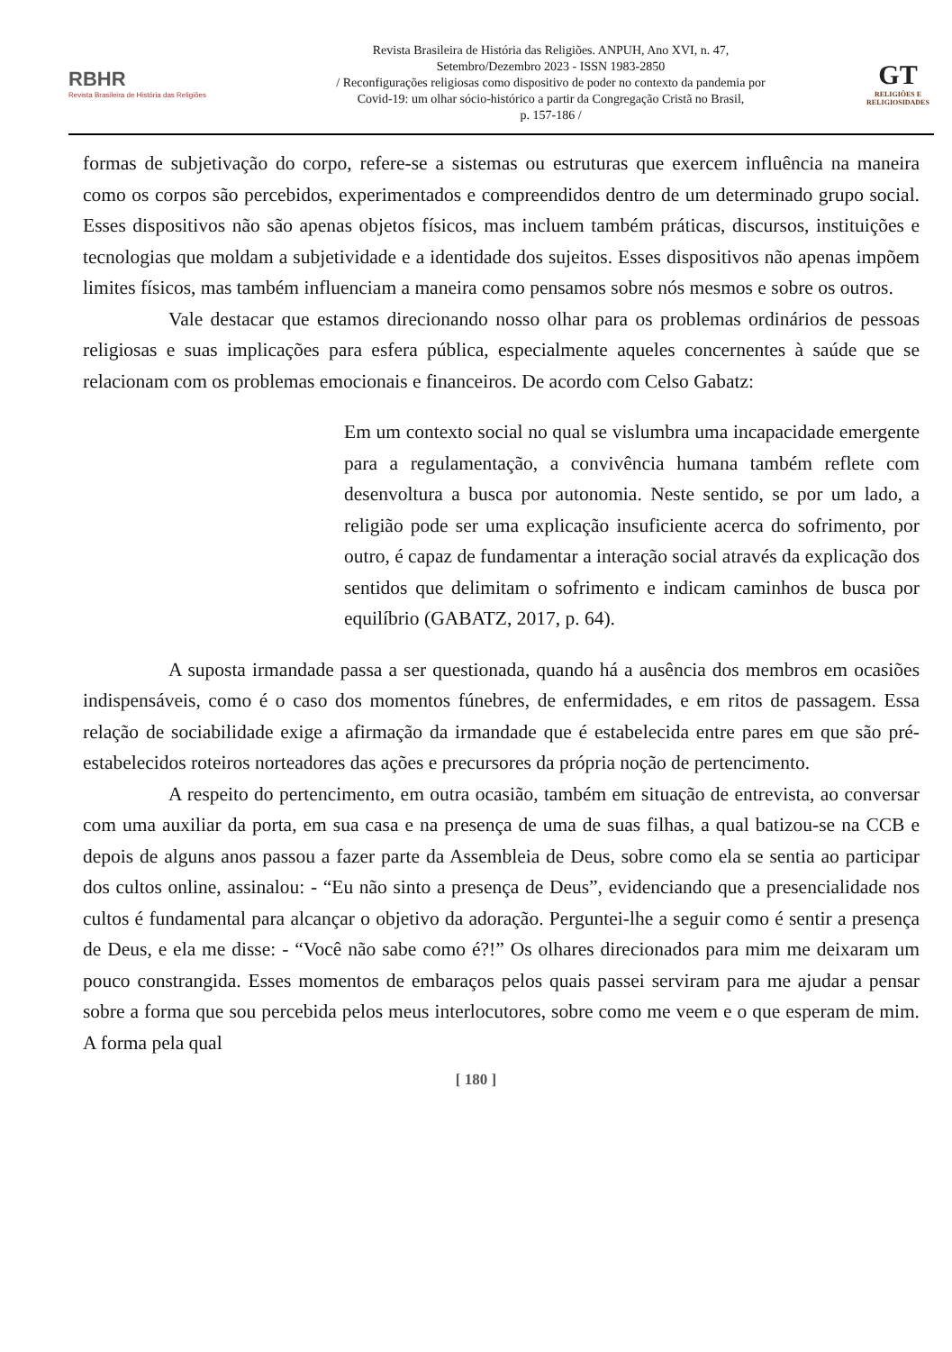RBHR
Revista Brasileira de História das Religiões
Revista Brasileira de História das Religiões. ANPUH, Ano XVI, n. 47,
Setembro/Dezembro 2023 - ISSN 1983-2850
/ Reconfigurações religiosas como dispositivo de poder no contexto da pandemia por
Covid-19: um olhar sócio-histórico a partir da Congregação Cristã no Brasil,
p. 157-186 /
GT
RELIGIÕES E RELIGIOSIDADES
formas de subjetivação do corpo, refere-se a sistemas ou estruturas que exercem influência na maneira como os corpos são percebidos, experimentados e compreendidos dentro de um determinado grupo social. Esses dispositivos não são apenas objetos físicos, mas incluem também práticas, discursos, instituições e tecnologias que moldam a subjetividade e a identidade dos sujeitos. Esses dispositivos não apenas impõem limites físicos, mas também influenciam a maneira como pensamos sobre nós mesmos e sobre os outros.
Vale destacar que estamos direcionando nosso olhar para os problemas ordinários de pessoas religiosas e suas implicações para esfera pública, especialmente aqueles concernentes à saúde que se relacionam com os problemas emocionais e financeiros. De acordo com Celso Gabatz:
Em um contexto social no qual se vislumbra uma incapacidade emergente para a regulamentação, a convivência humana também reflete com desenvoltura a busca por autonomia. Neste sentido, se por um lado, a religião pode ser uma explicação insuficiente acerca do sofrimento, por outro, é capaz de fundamentar a interação social através da explicação dos sentidos que delimitam o sofrimento e indicam caminhos de busca por equilíbrio (GABATZ, 2017, p. 64).
A suposta irmandade passa a ser questionada, quando há a ausência dos membros em ocasiões indispensáveis, como é o caso dos momentos fúnebres, de enfermidades, e em ritos de passagem. Essa relação de sociabilidade exige a afirmação da irmandade que é estabelecida entre pares em que são pré-estabelecidos roteiros norteadores das ações e precursores da própria noção de pertencimento.
A respeito do pertencimento, em outra ocasião, também em situação de entrevista, ao conversar com uma auxiliar da porta, em sua casa e na presença de uma de suas filhas, a qual batizou-se na CCB e depois de alguns anos passou a fazer parte da Assembleia de Deus, sobre como ela se sentia ao participar dos cultos online, assinalou: - “Eu não sinto a presença de Deus”, evidenciando que a presencialidade nos cultos é fundamental para alcançar o objetivo da adoração. Perguntei-lhe a seguir como é sentir a presença de Deus, e ela me disse: - “Você não sabe como é?!” Os olhares direcionados para mim me deixaram um pouco constrangida. Esses momentos de embaraços pelos quais passei serviram para me ajudar a pensar sobre a forma que sou percebida pelos meus interlocutores, sobre como me veem e o que esperam de mim. A forma pela qual
[ 180 ]